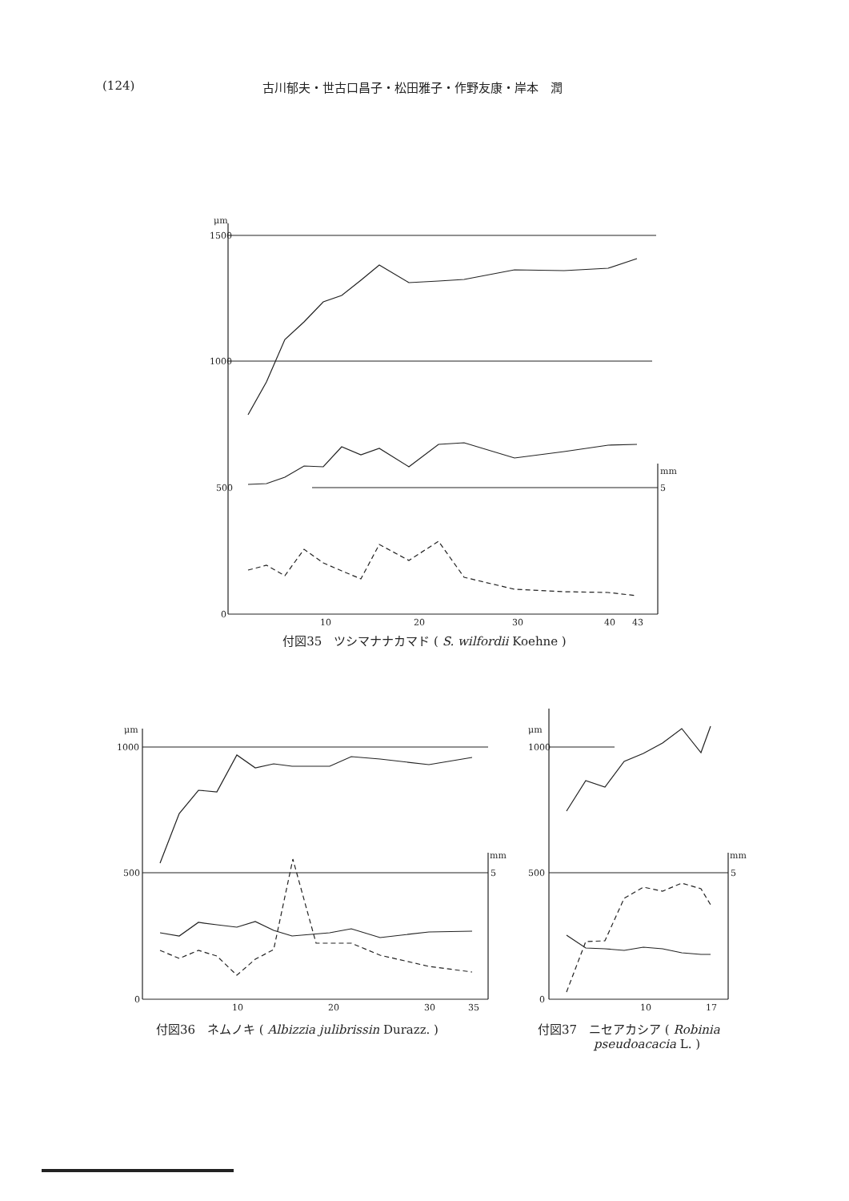(124) 古川郁夫・世古口昌子・松田雅子・作野友康・岸本　潤
1500
1000
500
0
μm
5
mm
10
20
30
40
43
付図35　ツシマナナカマド ( S. wilfordii Koehne )
1000
500
0
μm
5
mm
10
20
30
35
付図36　ネムノキ ( Albizzia julibrissin Durazz. )
1000
500
0
μm
5
mm
10
17
付図37　ニセアカシア ( Robinia
pseudoacacia L. )